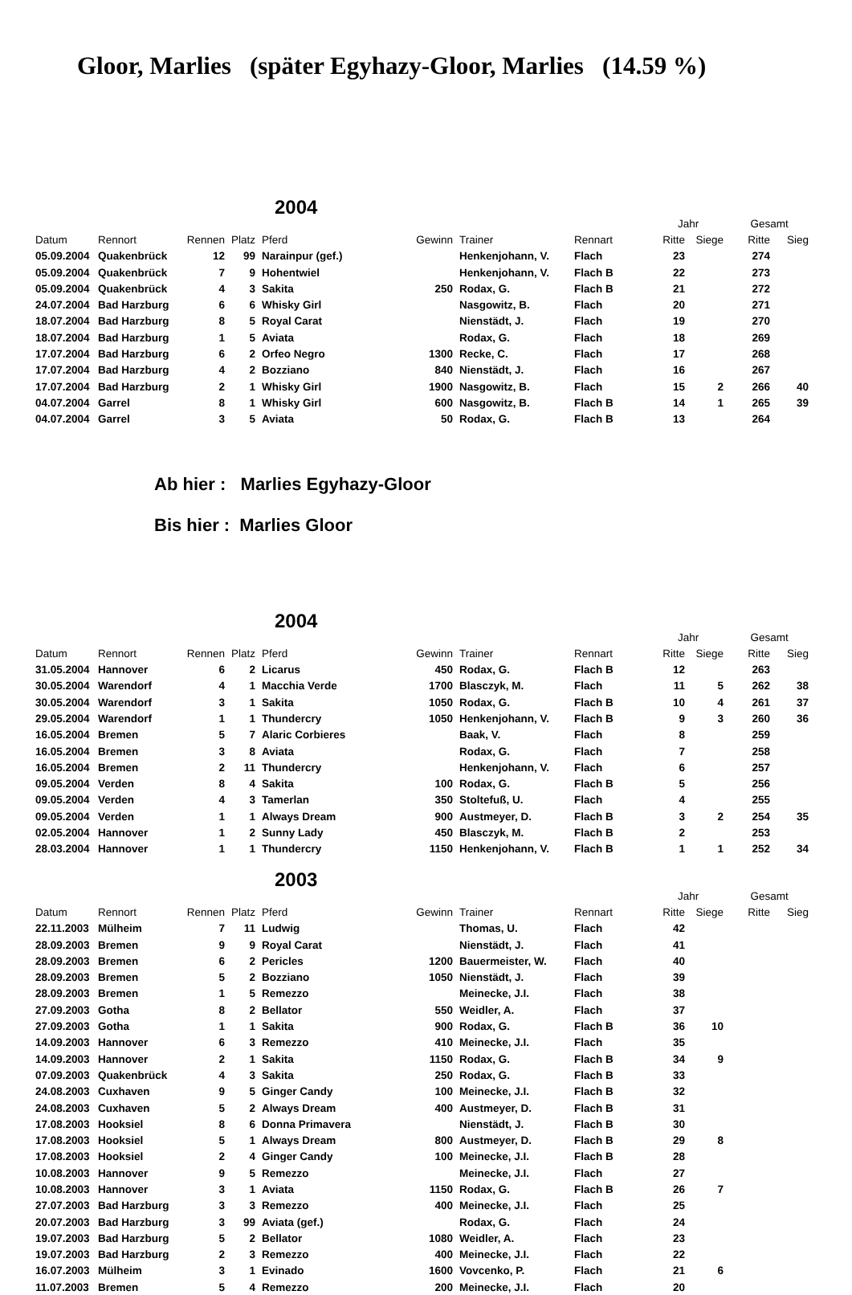Gloor, Marlies (später Egyhazy-Gloor, Marlies (14.59 %)
2004
| | | | | | | | | Jahr | | Gesamt | |
| --- | --- | --- | --- | --- | --- | --- | --- | --- | --- | --- | --- |
| Datum | Rennort | Rennen | Platz | Pferd | Gewinn | Trainer | Rennart | Ritte | Siege | Ritte | Sieg |
| 05.09.2004 | Quakenbrück | 12 | 99 | Narainpur (gef.) | | Henkenjohann, V. | Flach | 23 | | 274 | |
| 05.09.2004 | Quakenbrück | 7 | 9 | Hohentwiel | | Henkenjohann, V. | Flach B | 22 | | 273 | |
| 05.09.2004 | Quakenbrück | 4 | 3 | Sakita | 250 | Rodax, G. | Flach B | 21 | | 272 | |
| 24.07.2004 | Bad Harzburg | 6 | 6 | Whisky Girl | | Nasgowitz, B. | Flach | 20 | | 271 | |
| 18.07.2004 | Bad Harzburg | 8 | 5 | Royal Carat | | Nienstädt, J. | Flach | 19 | | 270 | |
| 18.07.2004 | Bad Harzburg | 1 | 5 | Aviata | | Rodax, G. | Flach | 18 | | 269 | |
| 17.07.2004 | Bad Harzburg | 6 | 2 | Orfeo Negro | 1300 | Recke, C. | Flach | 17 | | 268 | |
| 17.07.2004 | Bad Harzburg | 4 | 2 | Bozziano | 840 | Nienstädt, J. | Flach | 16 | | 267 | |
| 17.07.2004 | Bad Harzburg | 2 | 1 | Whisky Girl | 1900 | Nasgowitz, B. | Flach | 15 | 2 | 266 | 40 |
| 04.07.2004 | Garrel | 8 | 1 | Whisky Girl | 600 | Nasgowitz, B. | Flach B | 14 | 1 | 265 | 39 |
| 04.07.2004 | Garrel | 3 | 5 | Aviata | 50 | Rodax, G. | Flach B | 13 | | 264 | |
Ab hier : Marlies Egyhazy-Gloor
Bis hier : Marlies Gloor
2004
| | | | | | | | | Jahr | | Gesamt | |
| --- | --- | --- | --- | --- | --- | --- | --- | --- | --- | --- | --- |
| Datum | Rennort | Rennen | Platz | Pferd | Gewinn | Trainer | Rennart | Ritte | Siege | Ritte | Sieg |
| 31.05.2004 | Hannover | 6 | 2 | Licarus | 450 | Rodax, G. | Flach B | 12 | | 263 | |
| 30.05.2004 | Warendorf | 4 | 1 | Macchia Verde | 1700 | Blasczyk, M. | Flach | 11 | 5 | 262 | 38 |
| 30.05.2004 | Warendorf | 3 | 1 | Sakita | 1050 | Rodax, G. | Flach B | 10 | 4 | 261 | 37 |
| 29.05.2004 | Warendorf | 1 | 1 | Thundercry | 1050 | Henkenjohann, V. | Flach B | 9 | 3 | 260 | 36 |
| 16.05.2004 | Bremen | 5 | 7 | Alaric Corbieres | | Baak, V. | Flach | 8 | | 259 | |
| 16.05.2004 | Bremen | 3 | 8 | Aviata | | Rodax, G. | Flach | 7 | | 258 | |
| 16.05.2004 | Bremen | 2 | 11 | Thundercry | | Henkenjohann, V. | Flach | 6 | | 257 | |
| 09.05.2004 | Verden | 8 | 4 | Sakita | 100 | Rodax, G. | Flach B | 5 | | 256 | |
| 09.05.2004 | Verden | 4 | 3 | Tamerlan | 350 | Stoltefuß, U. | Flach | 4 | | 255 | |
| 09.05.2004 | Verden | 1 | 1 | Always Dream | 900 | Austmeyer, D. | Flach B | 3 | 2 | 254 | 35 |
| 02.05.2004 | Hannover | 1 | 2 | Sunny Lady | 450 | Blasczyk, M. | Flach B | 2 | | 253 | |
| 28.03.2004 | Hannover | 1 | 1 | Thundercry | 1150 | Henkenjohann, V. | Flach B | 1 | 1 | 252 | 34 |
2003
| | | | | | | | | Jahr | | Gesamt | |
| --- | --- | --- | --- | --- | --- | --- | --- | --- | --- | --- | --- |
| Datum | Rennort | Rennen | Platz | Pferd | Gewinn | Trainer | Rennart | Ritte | Siege | Ritte | Sieg |
| 22.11.2003 | Mülheim | 7 | 11 | Ludwig | | Thomas, U. | Flach | 42 | | | |
| 28.09.2003 | Bremen | 9 | 9 | Royal Carat | | Nienstädt, J. | Flach | 41 | | | |
| 28.09.2003 | Bremen | 6 | 2 | Pericles | 1200 | Bauermeister, W. | Flach | 40 | | | |
| 28.09.2003 | Bremen | 5 | 2 | Bozziano | 1050 | Nienstädt, J. | Flach | 39 | | | |
| 28.09.2003 | Bremen | 1 | 5 | Remezzo | | Meinecke, J.I. | Flach | 38 | | | |
| 27.09.2003 | Gotha | 8 | 2 | Bellator | 550 | Weidler, A. | Flach | 37 | | | |
| 27.09.2003 | Gotha | 1 | 1 | Sakita | 900 | Rodax, G. | Flach B | 36 | 10 | | |
| 14.09.2003 | Hannover | 6 | 3 | Remezzo | 410 | Meinecke, J.I. | Flach | 35 | | | |
| 14.09.2003 | Hannover | 2 | 1 | Sakita | 1150 | Rodax, G. | Flach B | 34 | 9 | | |
| 07.09.2003 | Quakenbrück | 4 | 3 | Sakita | 250 | Rodax, G. | Flach B | 33 | | | |
| 24.08.2003 | Cuxhaven | 9 | 5 | Ginger Candy | 100 | Meinecke, J.I. | Flach B | 32 | | | |
| 24.08.2003 | Cuxhaven | 5 | 2 | Always Dream | 400 | Austmeyer, D. | Flach B | 31 | | | |
| 17.08.2003 | Hooksiel | 8 | 6 | Donna Primavera | | Nienstädt, J. | Flach B | 30 | | | |
| 17.08.2003 | Hooksiel | 5 | 1 | Always Dream | 800 | Austmeyer, D. | Flach B | 29 | 8 | | |
| 17.08.2003 | Hooksiel | 2 | 4 | Ginger Candy | 100 | Meinecke, J.I. | Flach B | 28 | | | |
| 10.08.2003 | Hannover | 9 | 5 | Remezzo | | Meinecke, J.I. | Flach | 27 | | | |
| 10.08.2003 | Hannover | 3 | 1 | Aviata | 1150 | Rodax, G. | Flach B | 26 | 7 | | |
| 27.07.2003 | Bad Harzburg | 3 | 3 | Remezzo | 400 | Meinecke, J.I. | Flach | 25 | | | |
| 20.07.2003 | Bad Harzburg | 3 | 99 | Aviata (gef.) | | Rodax, G. | Flach | 24 | | | |
| 19.07.2003 | Bad Harzburg | 5 | 2 | Bellator | 1080 | Weidler, A. | Flach | 23 | | | |
| 19.07.2003 | Bad Harzburg | 2 | 3 | Remezzo | 400 | Meinecke, J.I. | Flach | 22 | | | |
| 16.07.2003 | Mülheim | 3 | 1 | Evinado | 1600 | Vovcenko, P. | Flach | 21 | 6 | | |
| 11.07.2003 | Bremen | 5 | 4 | Remezzo | 200 | Meinecke, J.I. | Flach | 20 | | | |